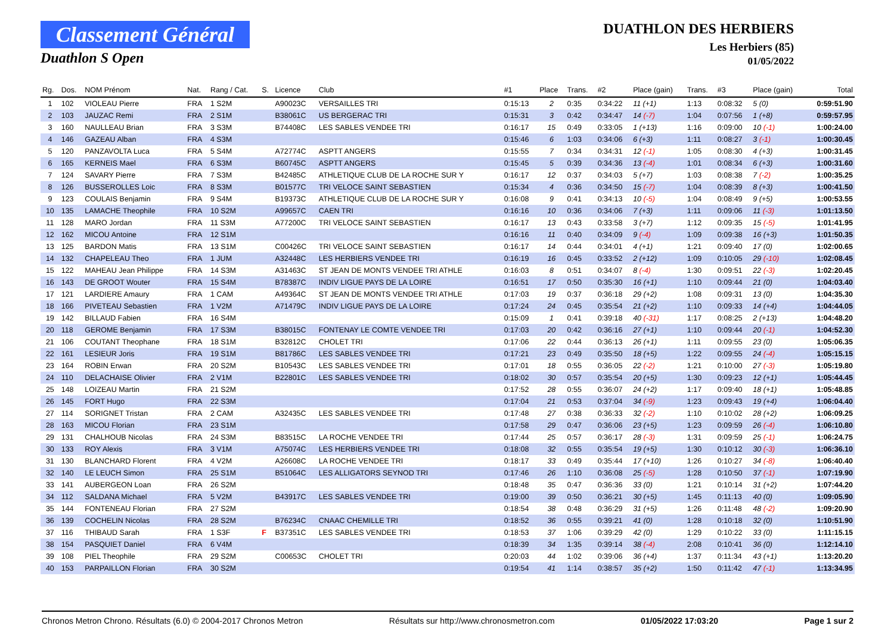Classement Général
Duathlon S Open
DUATHLON DES HERBIERS
Les Herbiers (85)
01/05/2022
| Rg. | Dos. | NOM Prénom | Nat. | Rang / Cat. | S. | Licence | Club | #1 | Place | Trans. | #2 | Place (gain) | Trans. | #3 | Place (gain) | Total |
| --- | --- | --- | --- | --- | --- | --- | --- | --- | --- | --- | --- | --- | --- | --- | --- | --- |
| 1 | 102 | VIOLEAU Pierre | FRA | 1 S2M | | A90023C | VERSAILLES TRI | 0:15:13 | 2 | 0:35 | 0:34:22 | 11 (+1) | 1:13 | 0:08:32 | 5 (0) | 0:59:51.90 |
| 2 | 103 | JAUZAC Remi | FRA | 2 S1M | | B38061C | US BERGERAC TRI | 0:15:31 | 3 | 0:42 | 0:34:47 | 14 (-7) | 1:04 | 0:07:56 | 1 (+8) | 0:59:57.95 |
| 3 | 160 | NAULLEAU Brian | FRA | 3 S3M | | B74408C | LES SABLES VENDEE TRI | 0:16:17 | 15 | 0:49 | 0:33:05 | 1 (+13) | 1:16 | 0:09:00 | 10 (-1) | 1:00:24.00 |
| 4 | 146 | GAZEAU Alban | FRA | 4 S3M | | | | 0:15:46 | 6 | 1:03 | 0:34:06 | 6 (+3) | 1:11 | 0:08:27 | 3 (-1) | 1:00:30.45 |
| 5 | 120 | PANZAVOLTA Luca | FRA | 5 S4M | | A72774C | ASPTT ANGERS | 0:15:55 | 7 | 0:34 | 0:34:31 | 12 (-1) | 1:05 | 0:08:30 | 4 (+3) | 1:00:31.45 |
| 6 | 165 | KERNEIS Mael | FRA | 6 S3M | | B60745C | ASPTT ANGERS | 0:15:45 | 5 | 0:39 | 0:34:36 | 13 (-4) | 1:01 | 0:08:34 | 6 (+3) | 1:00:31.60 |
| 7 | 124 | SAVARY Pierre | FRA | 7 S3M | | B42485C | ATHLETIQUE CLUB DE LA ROCHE SUR Y | 0:16:17 | 12 | 0:37 | 0:34:03 | 5 (+7) | 1:03 | 0:08:38 | 7 (-2) | 1:00:35.25 |
| 8 | 126 | BUSSEROLLES Loic | FRA | 8 S3M | | B01577C | TRI VELOCE SAINT SEBASTIEN | 0:15:34 | 4 | 0:36 | 0:34:50 | 15 (-7) | 1:04 | 0:08:39 | 8 (+3) | 1:00:41.50 |
| 9 | 123 | COULAIS Benjamin | FRA | 9 S4M | | B19373C | ATHLETIQUE CLUB DE LA ROCHE SUR Y | 0:16:08 | 9 | 0:41 | 0:34:13 | 10 (-5) | 1:04 | 0:08:49 | 9 (+5) | 1:00:53.55 |
| 10 | 135 | LAMACHE Theophile | FRA | 10 S2M | | A99657C | CAEN TRI | 0:16:16 | 10 | 0:36 | 0:34:06 | 7 (+3) | 1:11 | 0:09:06 | 11 (-3) | 1:01:13.50 |
| 11 | 128 | MARO Jordan | FRA | 11 S3M | | A77200C | TRI VELOCE SAINT SEBASTIEN | 0:16:17 | 13 | 0:43 | 0:33:58 | 3 (+7) | 1:12 | 0:09:35 | 15 (-5) | 1:01:41.95 |
| 12 | 162 | MICOU Antoine | FRA | 12 S1M | | | | 0:16:16 | 11 | 0:40 | 0:34:09 | 9 (-4) | 1:09 | 0:09:38 | 16 (+3) | 1:01:50.35 |
| 13 | 125 | BARDON Matis | FRA | 13 S1M | | C00426C | TRI VELOCE SAINT SEBASTIEN | 0:16:17 | 14 | 0:44 | 0:34:01 | 4 (+1) | 1:21 | 0:09:40 | 17 (0) | 1:02:00.65 |
| 14 | 132 | CHAPELEAU Theo | FRA | 1 JUM | | A32448C | LES HERBIERS VENDEE TRI | 0:16:19 | 16 | 0:45 | 0:33:52 | 2 (+12) | 1:09 | 0:10:05 | 29 (-10) | 1:02:08.45 |
| 15 | 122 | MAHEAU Jean Philippe | FRA | 14 S3M | | A31463C | ST JEAN DE MONTS VENDEE TRI ATHLE | 0:16:03 | 8 | 0:51 | 0:34:07 | 8 (-4) | 1:30 | 0:09:51 | 22 (-3) | 1:02:20.45 |
| 16 | 143 | DE GROOT Wouter | FRA | 15 S4M | | B78387C | INDIV LIGUE PAYS DE LA LOIRE | 0:16:51 | 17 | 0:50 | 0:35:30 | 16 (+1) | 1:10 | 0:09:44 | 21 (0) | 1:04:03.40 |
| 17 | 121 | LARDIERE Amaury | FRA | 1 CAM | | A49364C | ST JEAN DE MONTS VENDEE TRI ATHLE | 0:17:03 | 19 | 0:37 | 0:36:18 | 29 (+2) | 1:08 | 0:09:31 | 13 (0) | 1:04:35.30 |
| 18 | 166 | PIVETEAU Sebastien | FRA | 1 V2M | | A71479C | INDIV LIGUE PAYS DE LA LOIRE | 0:17:24 | 24 | 0:45 | 0:35:54 | 21 (+2) | 1:10 | 0:09:33 | 14 (+4) | 1:04:44.05 |
| 19 | 142 | BILLAUD Fabien | FRA | 16 S4M | | | | 0:15:09 | 1 | 0:41 | 0:39:18 | 40 (-31) | 1:17 | 0:08:25 | 2 (+13) | 1:04:48.20 |
| 20 | 118 | GEROME Benjamin | FRA | 17 S3M | | B38015C | FONTENAY LE COMTE VENDEE TRI | 0:17:03 | 20 | 0:42 | 0:36:16 | 27 (+1) | 1:10 | 0:09:44 | 20 (-1) | 1:04:52.30 |
| 21 | 106 | COUTANT Theophane | FRA | 18 S1M | | B32812C | CHOLET TRI | 0:17:06 | 22 | 0:44 | 0:36:13 | 26 (+1) | 1:11 | 0:09:55 | 23 (0) | 1:05:06.35 |
| 22 | 161 | LESIEUR Joris | FRA | 19 S1M | | B81786C | LES SABLES VENDEE TRI | 0:17:21 | 23 | 0:49 | 0:35:50 | 18 (+5) | 1:22 | 0:09:55 | 24 (-4) | 1:05:15.15 |
| 23 | 164 | ROBIN Erwan | FRA | 20 S2M | | B10543C | LES SABLES VENDEE TRI | 0:17:01 | 18 | 0:55 | 0:36:05 | 22 (-2) | 1:21 | 0:10:00 | 27 (-3) | 1:05:19.80 |
| 24 | 110 | DELACHAISE Olivier | FRA | 2 V1M | | B22801C | LES SABLES VENDEE TRI | 0:18:02 | 30 | 0:57 | 0:35:54 | 20 (+5) | 1:30 | 0:09:23 | 12 (+1) | 1:05:44.45 |
| 25 | 148 | LOIZEAU Martin | FRA | 21 S2M | | | | 0:17:52 | 28 | 0:55 | 0:36:07 | 24 (+2) | 1:17 | 0:09:40 | 18 (+1) | 1:05:48.85 |
| 26 | 145 | FORT Hugo | FRA | 22 S3M | | | | 0:17:04 | 21 | 0:53 | 0:37:04 | 34 (-9) | 1:23 | 0:09:43 | 19 (+4) | 1:06:04.40 |
| 27 | 114 | SORIGNET Tristan | FRA | 2 CAM | | A32435C | LES SABLES VENDEE TRI | 0:17:48 | 27 | 0:38 | 0:36:33 | 32 (-2) | 1:10 | 0:10:02 | 28 (+2) | 1:06:09.25 |
| 28 | 163 | MICOU Florian | FRA | 23 S1M | | | | 0:17:58 | 29 | 0:47 | 0:36:06 | 23 (+5) | 1:23 | 0:09:59 | 26 (-4) | 1:06:10.80 |
| 29 | 131 | CHALHOUB Nicolas | FRA | 24 S3M | | B83515C | LA ROCHE VENDEE TRI | 0:17:44 | 25 | 0:57 | 0:36:17 | 28 (-3) | 1:31 | 0:09:59 | 25 (-1) | 1:06:24.75 |
| 30 | 133 | ROY Alexis | FRA | 3 V1M | | A75074C | LES HERBIERS VENDEE TRI | 0:18:08 | 32 | 0:55 | 0:35:54 | 19 (+5) | 1:30 | 0:10:12 | 30 (-3) | 1:06:36.10 |
| 31 | 130 | BLANCHARD Florent | FRA | 4 V2M | | A26608C | LA ROCHE VENDEE TRI | 0:18:17 | 33 | 0:49 | 0:35:44 | 17 (+10) | 1:26 | 0:10:27 | 34 (-8) | 1:06:40.40 |
| 32 | 140 | LE LEUCH Simon | FRA | 25 S1M | | B51064C | LES ALLIGATORS SEYNOD TRI | 0:17:46 | 26 | 1:10 | 0:36:08 | 25 (-5) | 1:28 | 0:10:50 | 37 (-1) | 1:07:19.90 |
| 33 | 141 | AUBERGEON Loan | FRA | 26 S2M | | | | 0:18:48 | 35 | 0:47 | 0:36:36 | 33 (0) | 1:21 | 0:10:14 | 31 (+2) | 1:07:44.20 |
| 34 | 112 | SALDANA Michael | FRA | 5 V2M | | B43917C | LES SABLES VENDEE TRI | 0:19:00 | 39 | 0:50 | 0:36:21 | 30 (+5) | 1:45 | 0:11:13 | 40 (0) | 1:09:05.90 |
| 35 | 144 | FONTENEAU Florian | FRA | 27 S2M | | | | 0:18:54 | 38 | 0:48 | 0:36:29 | 31 (+5) | 1:26 | 0:11:48 | 48 (-2) | 1:09:20.90 |
| 36 | 139 | COCHELIN Nicolas | FRA | 28 S2M | | B76234C | CNAAC CHEMILLE TRI | 0:18:52 | 36 | 0:55 | 0:39:21 | 41 (0) | 1:28 | 0:10:18 | 32 (0) | 1:10:51.90 |
| 37 | 116 | THIBAUD Sarah | FRA | 1 S3F | F | B37351C | LES SABLES VENDEE TRI | 0:18:53 | 37 | 1:06 | 0:39:29 | 42 (0) | 1:29 | 0:10:22 | 33 (0) | 1:11:15.15 |
| 38 | 154 | PASQUIET Daniel | FRA | 6 V4M | | | | 0:18:39 | 34 | 1:35 | 0:39:14 | 38 (-4) | 2:08 | 0:10:41 | 36 (0) | 1:12:14.10 |
| 39 | 108 | PIEL Theophile | FRA | 29 S2M | | C00653C | CHOLET TRI | 0:20:03 | 44 | 1:02 | 0:39:06 | 36 (+4) | 1:37 | 0:11:34 | 43 (+1) | 1:13:20.20 |
| 40 | 153 | PARPAILLON Florian | FRA | 30 S2M | | | | 0:19:54 | 41 | 1:14 | 0:38:57 | 35 (+2) | 1:50 | 0:11:42 | 47 (-1) | 1:13:34.95 |
Chronos Metron Chrono. Résultats (6.0) © 2004-2017 Chronos Metron Résultats sur http://www.chronosmetron.com 01/05/2022 17:03:20 Page 1 sur 2